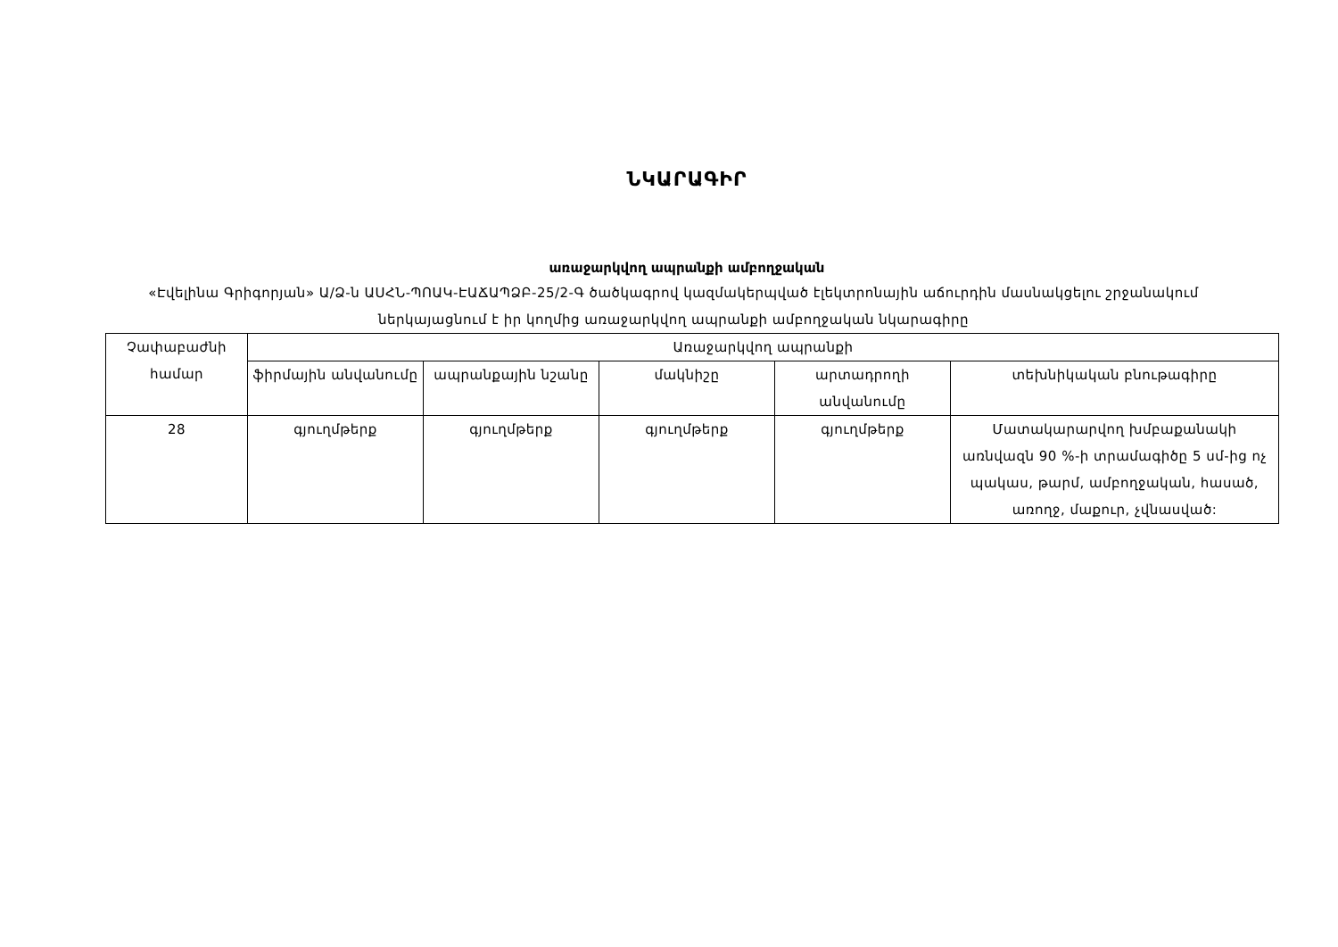ՆԿԱՐԱԳԻՐ
առաջարկվող ապրանքի ամբողջական
«Էվելինա Գրիգորյան» Ա/Ձ-ն ԱՍՀՆ-ՊՈԱԿ-ԷԱՃԱՊՁԲ-25/2-Գ ծածկագրով կազմակերպված էլեկտրոնային աճուրդին մասնակցելու շրջանակում ներկայացնում է իր կողմից առաջարկվող ապրանքի ամբողջական նկարագիրը
| Չափաբաժնի համար | Առաջարկվող ապրանքի | | | | |
| --- | --- | --- | --- | --- | --- |
| | ֆիրմային անվանումը | ապրանքային նշանը | մակնիշը | արտադրողի անվանումը | տեխնիկական բնութագիրը |
| 28 | գյուղմթերք | գյուղմթերք | գյուղմթերք | գյուղմթերք | Մատակարարվող խմբաքանակի առնվազն 90 %-ի տրամագիծը 5 սմ-ից ոչ պակաս, թարմ, ամբողջական, հասած, առողջ, մաքուր, չվնասված: |